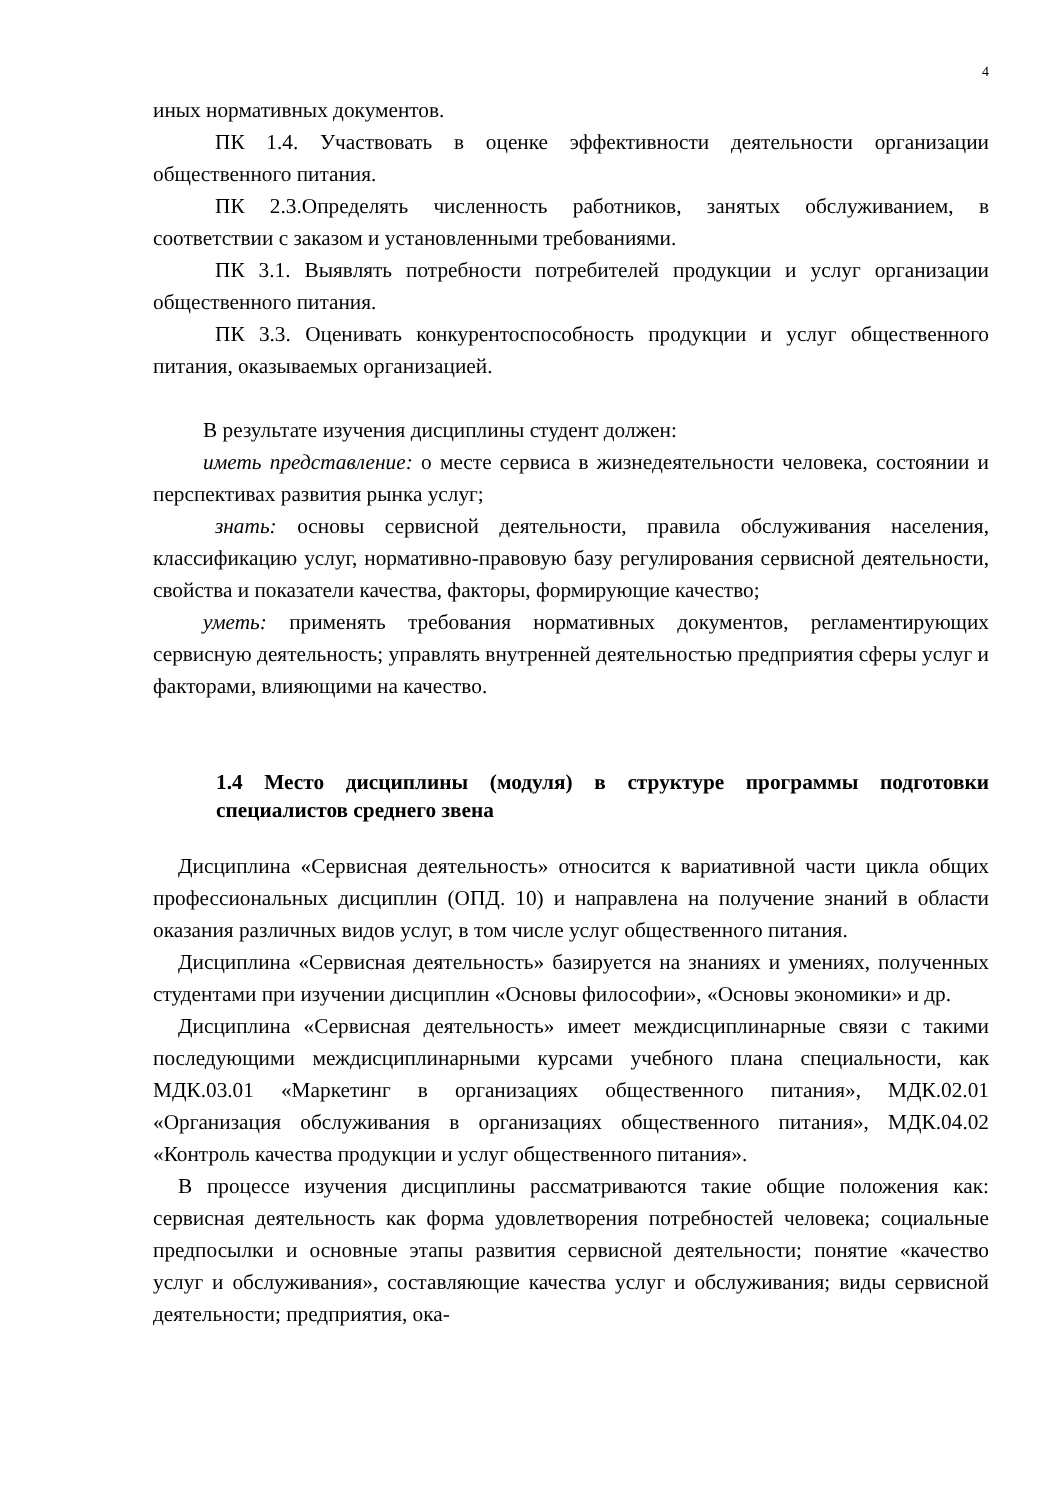4
иных нормативных документов.
ПК 1.4. Участвовать в оценке эффективности деятельности организации общественного питания.
ПК 2.3.Определять численность работников, занятых обслуживанием, в соответствии с заказом и установленными требованиями.
ПК 3.1. Выявлять потребности потребителей продукции и услуг организации общественного питания.
ПК 3.3. Оценивать конкурентоспособность продукции и услуг общественного питания, оказываемых организацией.
В результате изучения дисциплины студент должен:
иметь представление: о месте сервиса в жизнедеятельности человека, состоянии и перспективах развития рынка услуг;
знать: основы сервисной деятельности, правила обслуживания населения, классификацию услуг, нормативно-правовую базу регулирования сервисной деятельности, свойства и показатели качества, факторы, формирующие качество;
уметь: применять требования нормативных документов, регламентирующих сервисную деятельность; управлять внутренней деятельностью предприятия сферы услуг и факторами, влияющими на качество.
1.4 Место дисциплины (модуля) в структуре программы подготовки специалистов среднего звена
Дисциплина «Сервисная деятельность» относится к вариативной части цикла общих профессиональных дисциплин (ОПД. 10) и направлена на получение знаний в области оказания различных видов услуг, в том числе услуг общественного питания.
Дисциплина «Сервисная деятельность» базируется на знаниях и умениях, полученных студентами при изучении дисциплин «Основы философии», «Основы экономики» и др.
Дисциплина «Сервисная деятельность» имеет междисциплинарные связи с такими последующими междисциплинарными курсами учебного плана специальности, как МДК.03.01 «Маркетинг в организациях общественного питания», МДК.02.01 «Организация обслуживания в организациях общественного питания», МДК.04.02 «Контроль качества продукции и услуг общественного питания».
В процессе изучения дисциплины рассматриваются такие общие положения как: сервисная деятельность как форма удовлетворения потребностей человека; социальные предпосылки и основные этапы развития сервисной деятельности; понятие «качество услуг и обслуживания», составляющие качества услуг и обслуживания; виды сервисной деятельности; предприятия, ока-